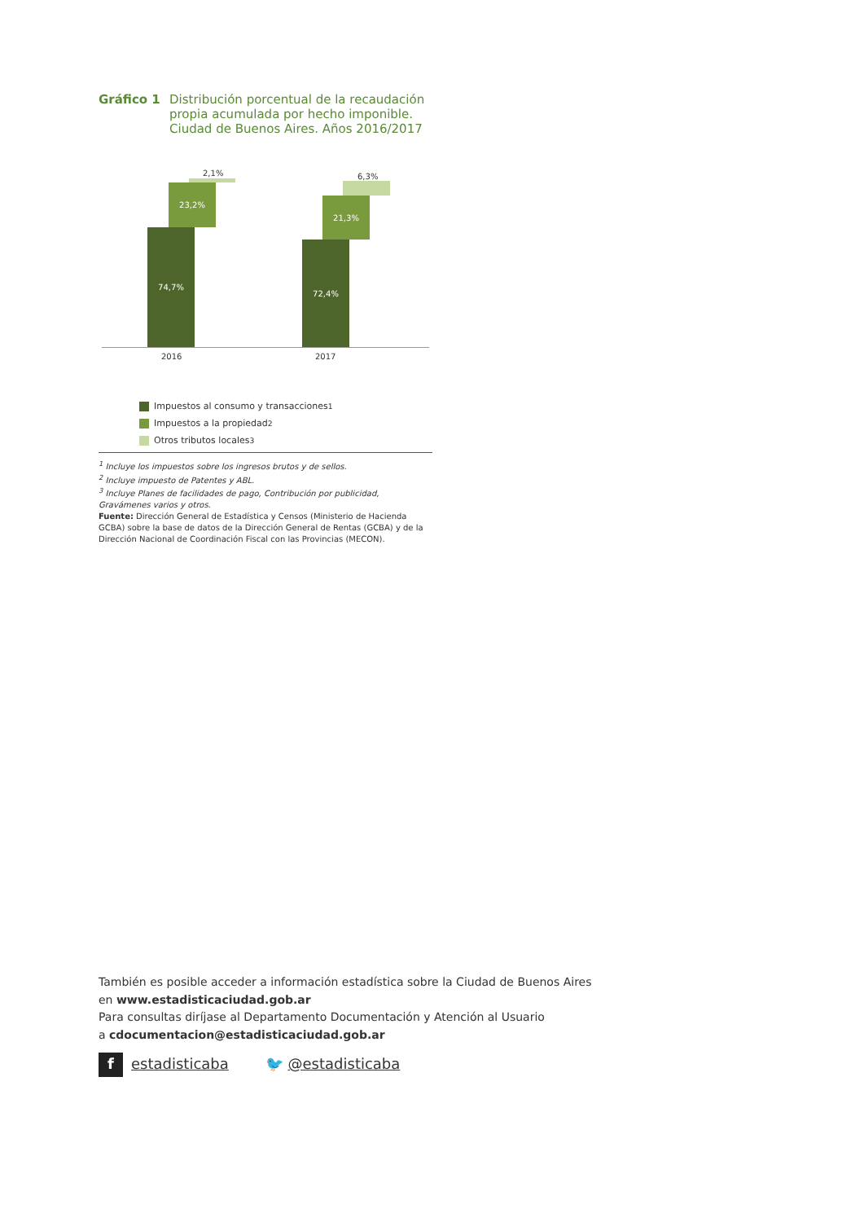Gráfico 1 Distribución porcentual de la recaudación propia acumulada por hecho imponible. Ciudad de Buenos Aires. Años 2016/2017
2,1%
23,2%
74,7%
6,3%
21,3%
72,4%
2016 2017
Impuestos al consumo y transacciones<sup>1</sup>
Impuestos a la propiedad<sup>2</sup>
Otros tributos locales<sup>3</sup>
<sup>1</sup> Incluye los impuestos sobre los ingresos brutos y de sellos.
<sup>2</sup> Incluye impuesto de Patentes y ABL.
<sup>3</sup> Incluye Planes de facilidades de pago, Contribución por publicidad, Gravámenes varios y otros.
Fuente: Dirección General de Estadística y Censos (Ministerio de Hacienda GCBA) sobre la base de datos de la Dirección General de Rentas (GCBA) y de la Dirección Nacional de Coordinación Fiscal con las Provincias (MECON).
También es posible acceder a información estadística sobre la Ciudad de Buenos Aires
en www.estadisticaciudad.gob.ar
Para consultas diríjase al Departamento Documentación y Atención al Usuario
a cdocumentacion@estadisticaciudad.gob.ar
f estadisticaba 🐦 @estadisticaba